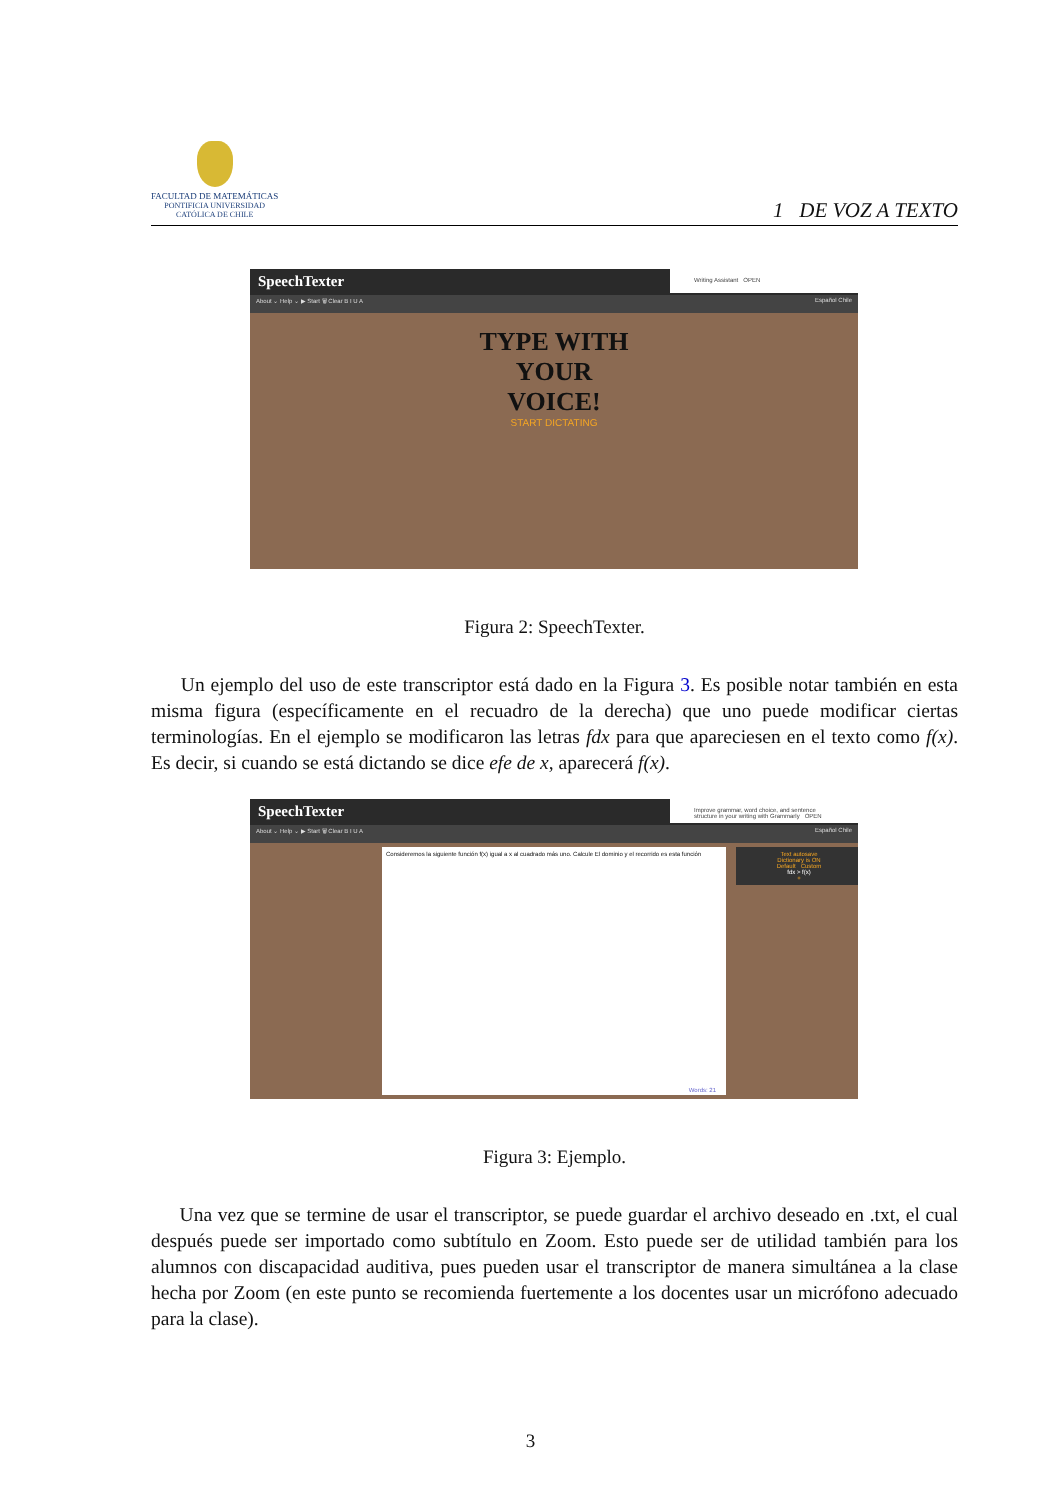FACULTAD DE MATEMÁTICAS
PONTIFICIA UNIVERSIDAD
CATÓLICA DE CHILE
1 DE VOZ A TEXTO
SpeechTexter
About ⌄ Help ⌄ ▶ Start 🗑 Clear B I U A Español Chile
Writing Assistant OPEN
TYPE WITH
YOUR
VOICE!
START DICTATING
Figura 2: SpeechTexter.
Un ejemplo del uso de este transcriptor está dado en la Figura 3. Es posible notar también en esta misma figura (específicamente en el recuadro de la derecha) que uno puede modificar ciertas terminologías. En el ejemplo se modificaron las letras fdx para que apareciesen en el texto como f(x). Es decir, si cuando se está dictando se dice efe de x, aparecerá f(x).
SpeechTexter
About ⌄ Help ⌄ ▶ Start 🗑 Clear B I U A Español Chile
Improve grammar, word choice, and sentence structure in your writing with Grammarly OPEN
Consideremos la siguiente función f(x) igual a x al cuadrado más uno. Calcule El dominio y el recorrido es esta función
Words: 21
Text autosave
Dictionary is ON
Default Custom
fdx > f(x)
+
Figura 3: Ejemplo.
Una vez que se termine de usar el transcriptor, se puede guardar el archivo deseado en .txt, el cual después puede ser importado como subtítulo en Zoom. Esto puede ser de utilidad también para los alumnos con discapacidad auditiva, pues pueden usar el transcriptor de manera simultánea a la clase hecha por Zoom (en este punto se recomienda fuertemente a los docentes usar un micrófono adecuado para la clase).
3